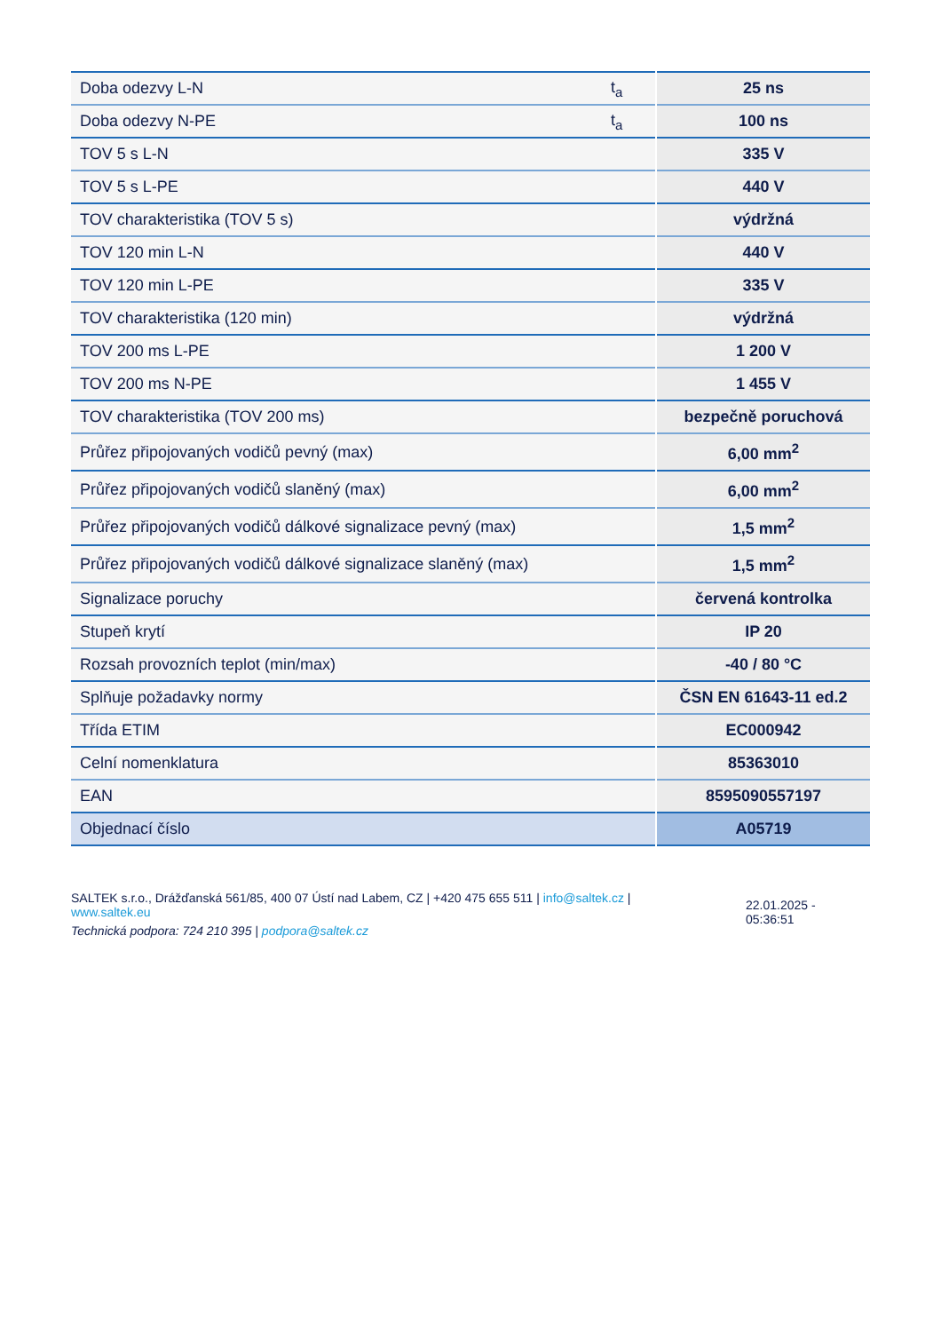| Doba odezvy L-N | t<sub>a</sub> | 25 ns |
| Doba odezvy N-PE | t<sub>a</sub> | 100 ns |
| TOV 5 s L-N | | 335 V |
| TOV 5 s L-PE | | 440 V |
| TOV charakteristika (TOV 5 s) | | výdržná |
| TOV 120 min L-N | | 440 V |
| TOV 120 min L-PE | | 335 V |
| TOV charakteristika (120 min) | | výdržná |
| TOV 200 ms L-PE | | 1 200 V |
| TOV 200 ms N-PE | | 1 455 V |
| TOV charakteristika (TOV 200 ms) | | bezpečně poruchová |
| Průřez připojovaných vodičů pevný (max) | | 6,00 mm<sup>2</sup> |
| Průřez připojovaných vodičů slaněný (max) | | 6,00 mm<sup>2</sup> |
| Průřez připojovaných vodičů dálkové signalizace pevný (max) | | 1,5 mm<sup>2</sup> |
| Průřez připojovaných vodičů dálkové signalizace slaněný (max) | | 1,5 mm<sup>2</sup> |
| Signalizace poruchy | | červená kontrolka |
| Stupeň krytí | | IP 20 |
| Rozsah provozních teplot (min/max) | | -40 / 80 °C |
| Splňuje požadavky normy | | ČSN EN 61643-11 ed.2 |
| Třída ETIM | | EC000942 |
| Celní nomenklatura | | 85363010 |
| EAN | | 8595090557197 |
| Objednací číslo | | A05719 |
SALTEK s.r.o., Drážďanská 561/85, 400 07 Ústí nad Labem, CZ | +420 475 655 511 | info@saltek.cz |
www.saltek.eu
Technická podpora: 724 210 395 | podpora@saltek.cz
22.01.2025 -
05:36:51